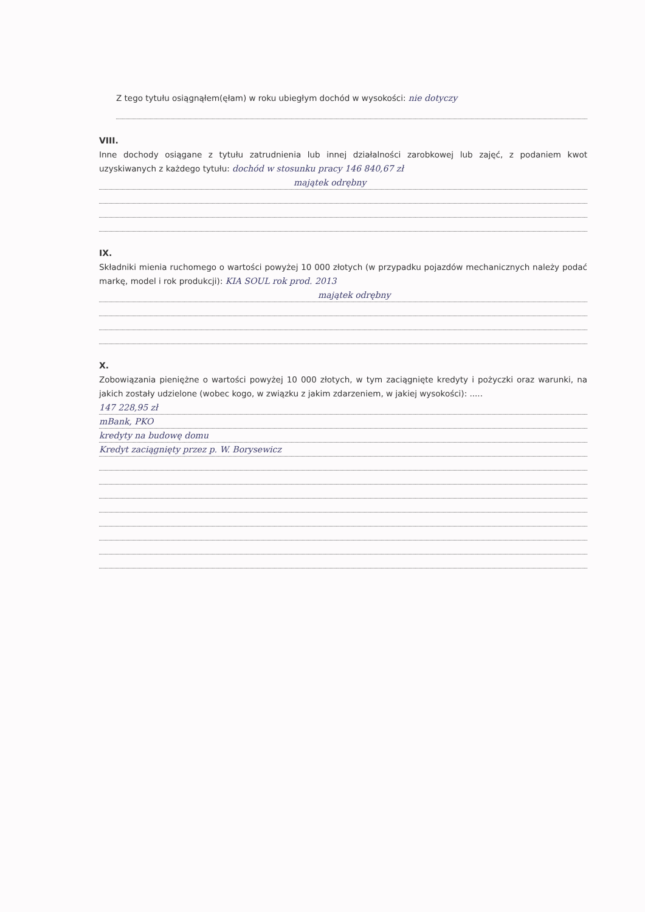Z tego tytułu osiągnąłem(ęłam) w roku ubiegłym dochód w wysokości: nie dotyczy
VIII.
Inne dochody osiągane z tytułu zatrudnienia lub innej działalności zarobkowej lub zajęć, z podaniem kwot uzyskiwanych z każdego tytułu: dochód w stosunku pracy 146 840,67 zł
majątek odrębny
IX.
Składniki mienia ruchomego o wartości powyżej 10 000 złotych (w przypadku pojazdów mechanicznych należy podać markę, model i rok produkcji): KIA SOUL rok prod. 2013
majątek odrębny
X.
Zobowiązania pieniężne o wartości powyżej 10 000 złotych, w tym zaciągnięte kredyty i pożyczki oraz warunki, na jakich zostały udzielone (wobec kogo, w związku z jakim zdarzeniem, w jakiej wysokości): .....
147 228,95 zł
mBank, PKO
kredyty na budowę domu
Kredyt zaciągnięty przez p. W. Borysewicz